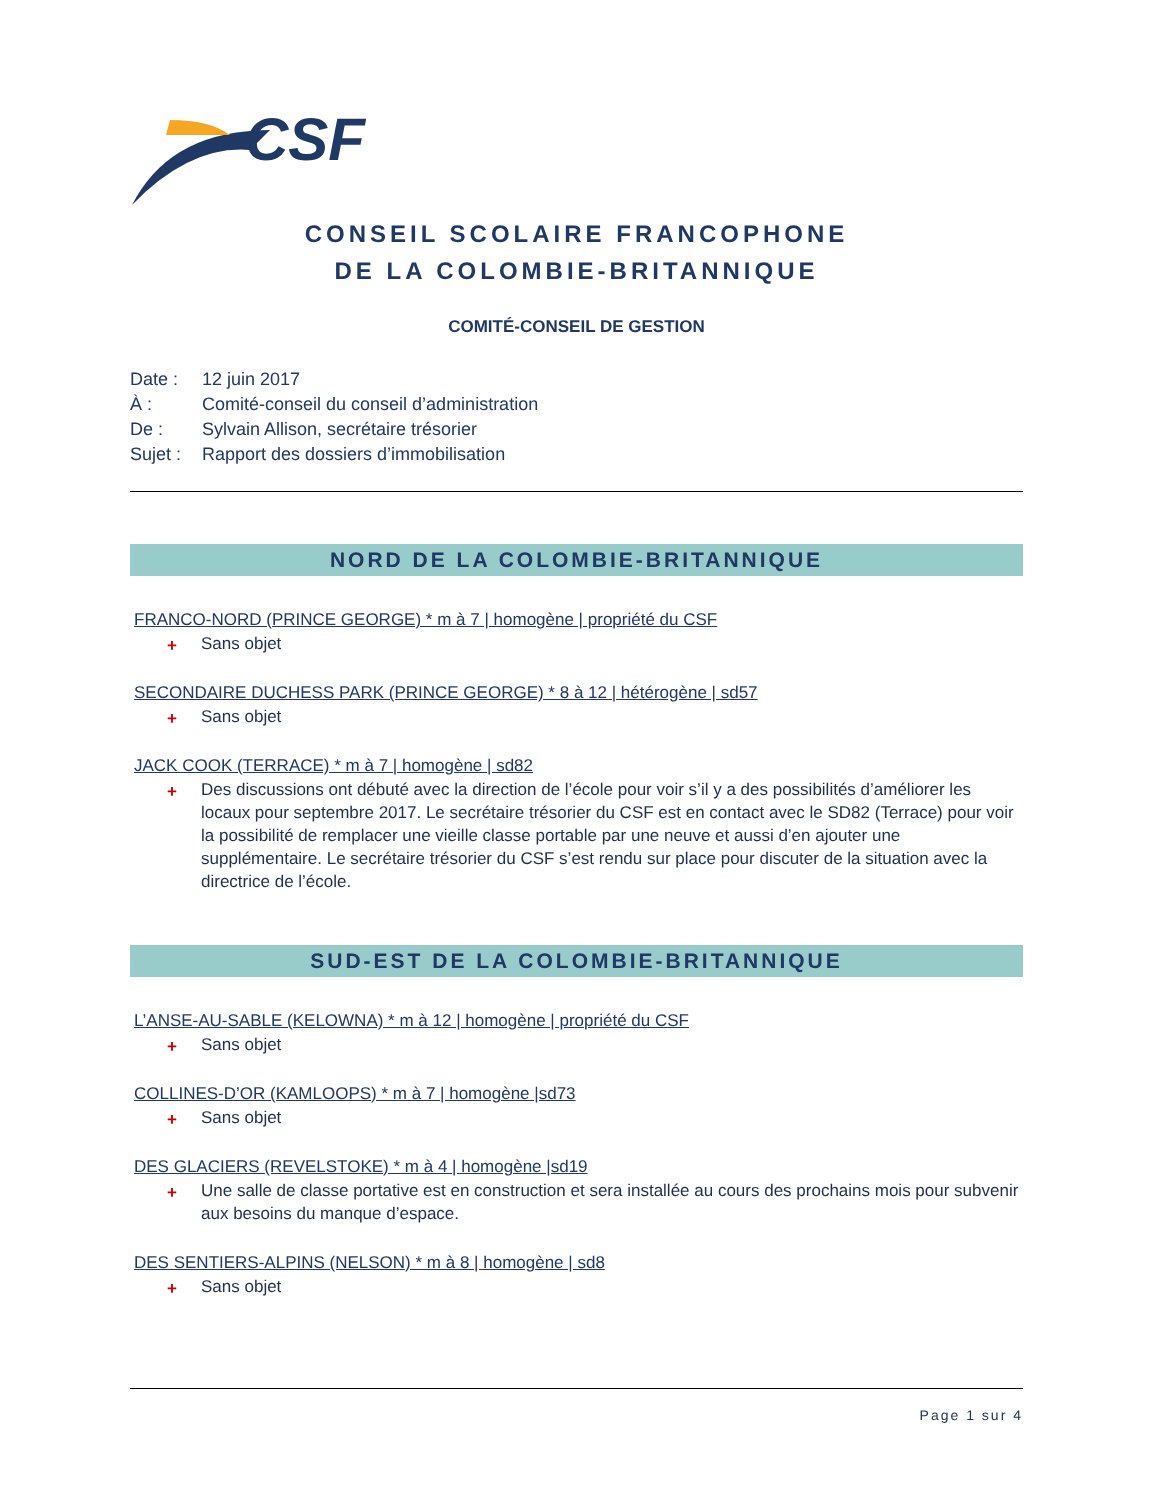CSF
CONSEIL SCOLAIRE FRANCOPHONE
DE LA COLOMBIE-BRITANNIQUE
COMITÉ-CONSEIL DE GESTION
Date : 12 juin 2017
À : Comité-conseil du conseil d’administration
De : Sylvain Allison, secrétaire trésorier
Sujet : Rapport des dossiers d’immobilisation
NORD DE LA COLOMBIE-BRITANNIQUE
FRANCO-NORD (PRINCE GEORGE) * m à 7 | homogène | propriété du CSF
+ Sans objet
SECONDAIRE DUCHESS PARK (PRINCE GEORGE) * 8 à 12 | hétérogène | sd57
+ Sans objet
JACK COOK (TERRACE) * m à 7 | homogène | sd82
+ Des discussions ont débuté avec la direction de l’école pour voir s’il y a des possibilités d’améliorer les locaux pour septembre 2017. Le secrétaire trésorier du CSF est en contact avec le SD82 (Terrace) pour voir la possibilité de remplacer une vieille classe portable par une neuve et aussi d’en ajouter une supplémentaire. Le secrétaire trésorier du CSF s’est rendu sur place pour discuter de la situation avec la directrice de l’école.
SUD-EST DE LA COLOMBIE-BRITANNIQUE
L’ANSE-AU-SABLE (KELOWNA) * m à 12 | homogène | propriété du CSF
+ Sans objet
COLLINES-D’OR (KAMLOOPS) * m à 7 | homogène |sd73
+ Sans objet
DES GLACIERS (REVELSTOKE) * m à 4 | homogène |sd19
+ Une salle de classe portative est en construction et sera installée au cours des prochains mois pour subvenir aux besoins du manque d’espace.
DES SENTIERS-ALPINS (NELSON) * m à 8 | homogène | sd8
+ Sans objet
Page 1 sur 4